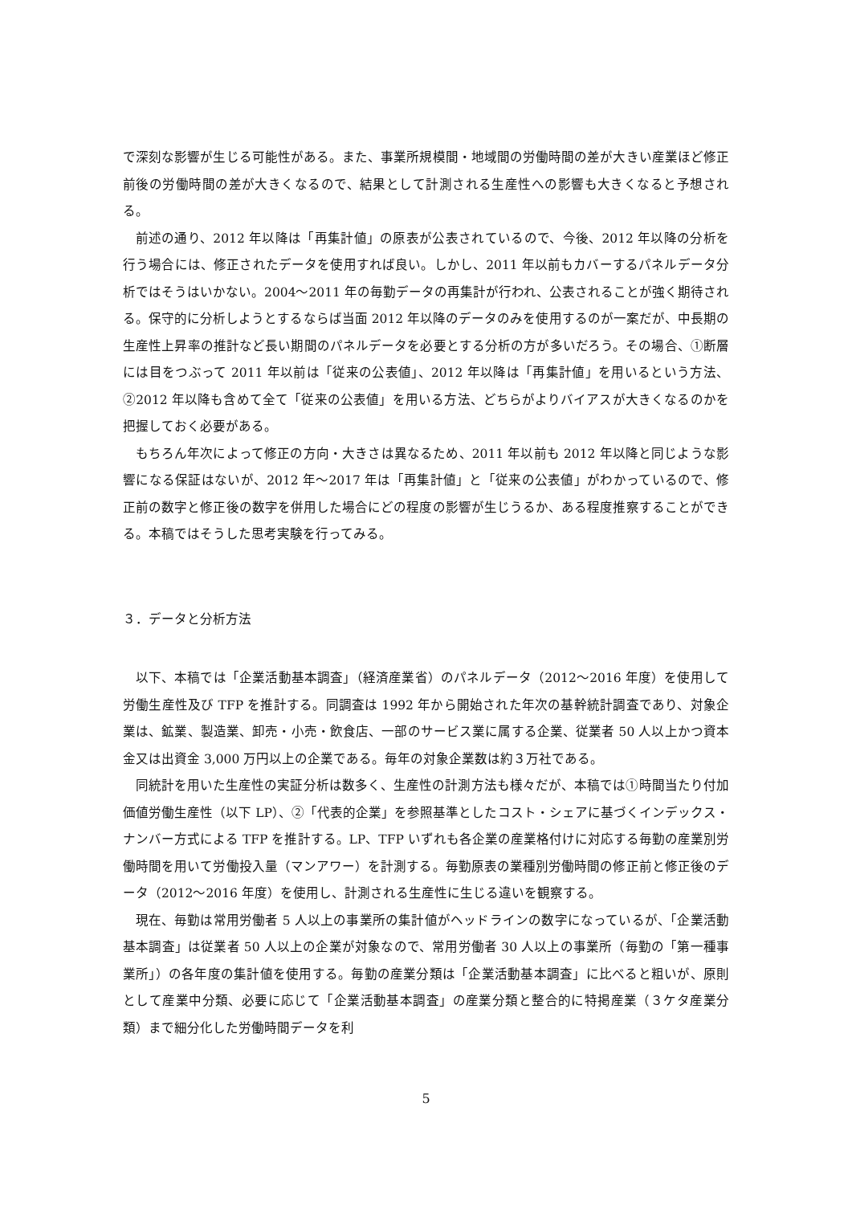で深刻な影響が生じる可能性がある。また、事業所規模間・地域間の労働時間の差が大きい産業ほど修正前後の労働時間の差が大きくなるので、結果として計測される生産性への影響も大きくなると予想される。
前述の通り、2012 年以降は「再集計値」の原表が公表されているので、今後、2012 年以降の分析を行う場合には、修正されたデータを使用すれば良い。しかし、2011 年以前もカバーするパネルデータ分析ではそうはいかない。2004～2011 年の毎勤データの再集計が行われ、公表されることが強く期待される。保守的に分析しようとするならば当面 2012 年以降のデータのみを使用するのが一案だが、中長期の生産性上昇率の推計など長い期間のパネルデータを必要とする分析の方が多いだろう。その場合、①断層には目をつぶって 2011 年以前は「従来の公表値」、2012 年以降は「再集計値」を用いるという方法、②2012 年以降も含めて全て「従来の公表値」を用いる方法、どちらがよりバイアスが大きくなるのかを把握しておく必要がある。
もちろん年次によって修正の方向・大きさは異なるため、2011 年以前も 2012 年以降と同じような影響になる保証はないが、2012 年～2017 年は「再集計値」と「従来の公表値」がわかっているので、修正前の数字と修正後の数字を併用した場合にどの程度の影響が生じうるか、ある程度推察することができる。本稿ではそうした思考実験を行ってみる。
３．データと分析方法
以下、本稿では「企業活動基本調査」（経済産業省）のパネルデータ（2012～2016 年度）を使用して労働生産性及び TFP を推計する。同調査は 1992 年から開始された年次の基幹統計調査であり、対象企業は、鉱業、製造業、卸売・小売・飲食店、一部のサービス業に属する企業、従業者 50 人以上かつ資本金又は出資金 3,000 万円以上の企業である。毎年の対象企業数は約３万社である。
同統計を用いた生産性の実証分析は数多く、生産性の計測方法も様々だが、本稿では①時間当たり付加価値労働生産性（以下 LP）、②「代表的企業」を参照基準としたコスト・シェアに基づくインデックス・ナンバー方式による TFP を推計する。LP、TFP いずれも各企業の産業格付けに対応する毎勤の産業別労働時間を用いて労働投入量（マンアワー）を計測する。毎勤原表の業種別労働時間の修正前と修正後のデータ（2012～2016 年度）を使用し、計測される生産性に生じる違いを観察する。
現在、毎勤は常用労働者 5 人以上の事業所の集計値がヘッドラインの数字になっているが、「企業活動基本調査」は従業者 50 人以上の企業が対象なので、常用労働者 30 人以上の事業所（毎勤の「第一種事業所」）の各年度の集計値を使用する。毎勤の産業分類は「企業活動基本調査」に比べると粗いが、原則として産業中分類、必要に応じて「企業活動基本調査」の産業分類と整合的に特掲産業（３ケタ産業分類）まで細分化した労働時間データを利
5